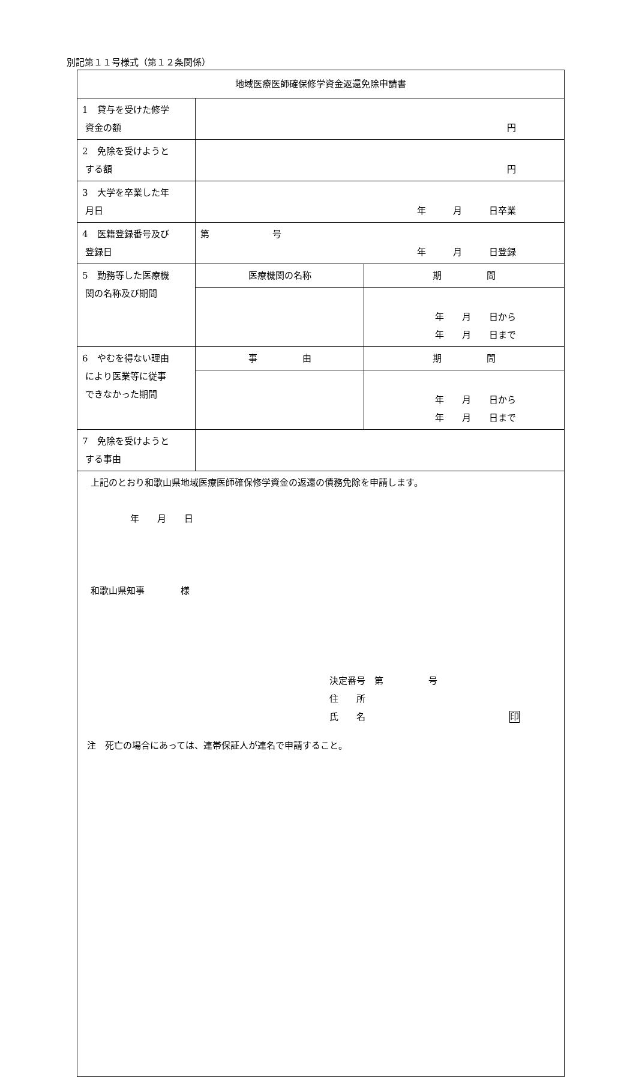別記第１１号様式（第１２条関係）
| 地域医療医師確保修学資金返還免除申請書 | | |
| 1 貸与を受けた修学 資金の額 | 円 | |
| 2 免除を受けようと する額 | 円 | |
| 3 大学を卒業した年 月日 | 年 月 日卒業 | |
| 4 医籍登録番号及び 登録日 | 第 号 年 月 日登録 | |
| 5 勤務等した医療機 関の名称及び期間 | 医療機関の名称 | 期 間 |
| | | 年 月 日から 年 月 日まで |
| 6 やむを得ない理由 により医業等に従事 できなかった期間 | 事 由 | 期 間 |
| | | 年 月 日から 年 月 日まで |
| 7 免除を受けようと する事由 | | |
| 上記のとおり和歌山県地域医療医師確保修学資金の返還の債務免除を申請します。 年 月 日 和歌山県知事 様 決定番号 第 号 住 所 氏 名 印 | | |
注　死亡の場合にあっては、連帯保証人が連名で申請すること。